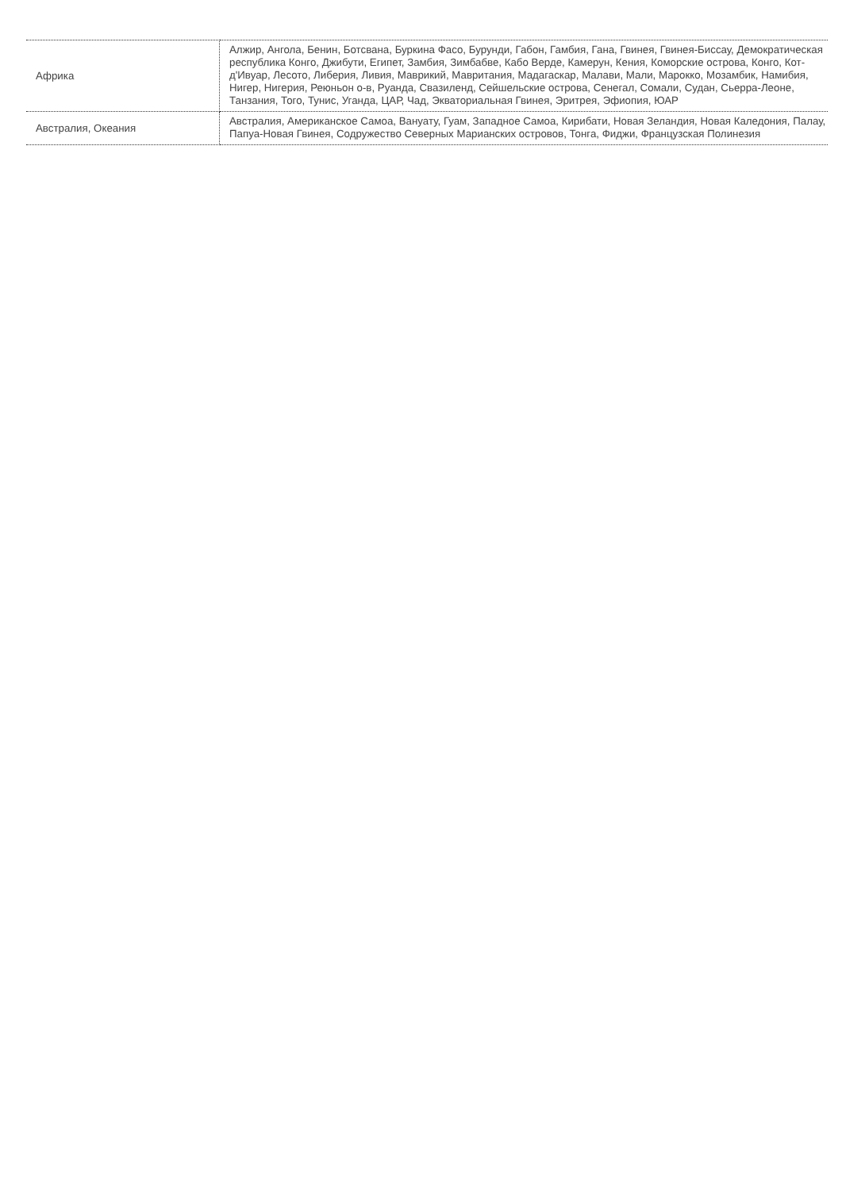| Африка | Алжир, Ангола, Бенин, Ботсвана, Буркина Фасо, Бурунди, Габон, Гамбия, Гана, Гвинея, Гвинея-Биссау, Демократическая республика Конго, Джибути, Египет, Замбия, Зимбабве, Кабо Верде, Камерун, Кения, Коморские острова, Конго, Кот-д'Ивуар, Лесото, Либерия, Ливия, Маврикий, Мавритания, Мадагаскар, Малави, Мали, Марокко, Мозамбик, Намибия, Нигер, Нигерия, Реюньон о-в, Руанда, Свазиленд, Сейшельские острова, Сенегал, Сомали, Судан, Сьерра-Леоне, Танзания, Того, Тунис, Уганда, ЦАР, Чад, Экваториальная Гвинея, Эритрея, Эфиопия, ЮАР |
| Австралия, Океания | Австралия, Американское Самоа, Вануату, Гуам, Западное Самоа, Кирибати, Новая Зеландия, Новая Каледония, Палау, Папуа-Новая Гвинея, Содружество Северных Марианских островов, Тонга, Фиджи, Французская Полинезия |